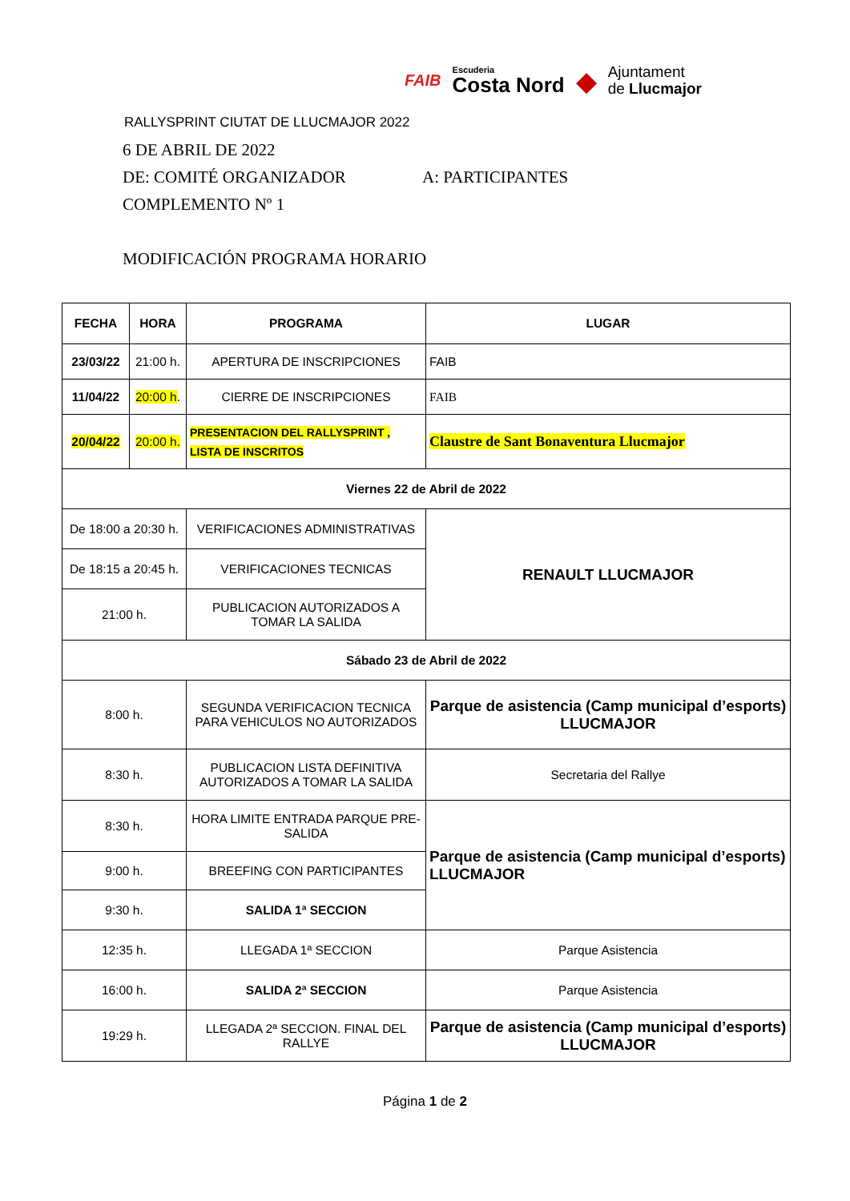RALLYSPRINT CIUTAT DE LLUCMAJOR 2022
FAIB Escuderia
Costa Nord ◆ Ajuntament
de Llucmajor
6 DE ABRIL DE 2022
DE: COMITÉ ORGANIZADOR A: PARTICIPANTES
COMPLEMENTO Nº 1
MODIFICACIÓN PROGRAMA HORARIO
| FECHA | HORA | PROGRAMA | LUGAR |
| --- | --- | --- | --- |
| 23/03/22 | 21:00 h. | APERTURA DE INSCRIPCIONES | FAIB |
| 11/04/22 | 20:00 h . | CIERRE DE INSCRIPCIONES | FAIB |
| 20/04/22 | 20:00 h. | PRESENTACION DEL RALLYSPRINT , LISTA DE INSCRITOS | Claustre de Sant Bonaventura Llucmajor |
| Viernes 22 de Abril de 2022 | | | |
| De 18:00 a 20:30 h. | | VERIFICACIONES ADMINISTRATIVAS | RENAULT LLUCMAJOR |
| De 18:15 a 20:45 h. | | VERIFICACIONES TECNICAS | |
| 21:00 h. | | PUBLICACION AUTORIZADOS A TOMAR LA SALIDA | |
| Sábado 23 de Abril de 2022 | | | |
| 8:00 h. | | SEGUNDA VERIFICACION TECNICA PARA VEHICULOS NO AUTORIZADOS | Parque de asistencia (Camp municipal d’esports) LLUCMAJOR |
| 8:30 h. | | PUBLICACION LISTA DEFINITIVA AUTORIZADOS A TOMAR LA SALIDA | Secretaria del Rallye |
| 8:30 h. | | HORA LIMITE ENTRADA PARQUE PRE-SALIDA | Parque de asistencia (Camp municipal d’esports) LLUCMAJOR |
| 9:00 h. | | BREEFING CON PARTICIPANTES | |
| 9:30 h. | | SALIDA 1ª SECCION | |
| 12:35 h. | | LLEGADA 1ª SECCION | Parque Asistencia |
| 16:00 h. | | SALIDA 2ª SECCION | Parque Asistencia |
| 19:29 h. | | LLEGADA 2ª SECCION. FINAL DEL RALLYE | Parque de asistencia (Camp municipal d’esports) LLUCMAJOR |
Página 1 de 2